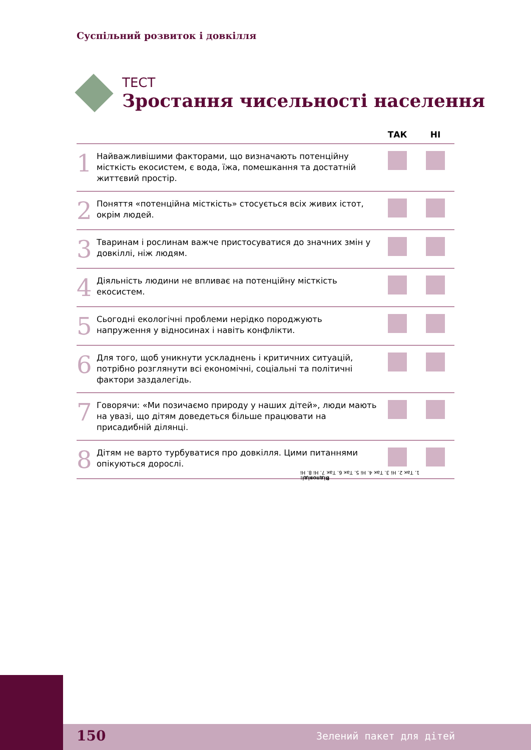Суспільний розвиток і довкілля
ТЕСТ
Зростання чисельності населення
| | | ТАК | НІ |
| --- | --- | --- | --- |
| 1 | Найважливішими факторами, що визначають потенційну місткість екосистем, є вода, їжа, помешкання та достатній життєвий простір. | | |
| 2 | Поняття «потенційна місткість» стосується всіх живих істот, окрім людей. | | |
| 3 | Тваринам і рослинам важче пристосуватися до значних змін у довкіллі, ніж людям. | | |
| 4 | Діяльність людини не впливає на потенційну місткість екосистем. | | |
| 5 | Сьогодні екологічні проблеми нерідко породжують напруження у відносинах і навіть конфлікти. | | |
| 6 | Для того, щоб уникнути ускладнень і критичних ситуацій, потрібно розглянути всі економічні, соціальні та політичні фактори заздалегідь. | | |
| 7 | Говорячи: «Ми позичаємо природу у наших дітей», люди мають на увазі, що дітям доведеться більше працювати на присадибній ділянці. | | |
| 8 | Дітям не варто турбуватися про довкілля. Цими питаннями опікуються дорослі. | | |
Відповіді:
1. Так 2. Ні 3. Так 4. Ні 5. Так 6. Так 7. Ні 8. Ні
150 Зелений пакет для дітей